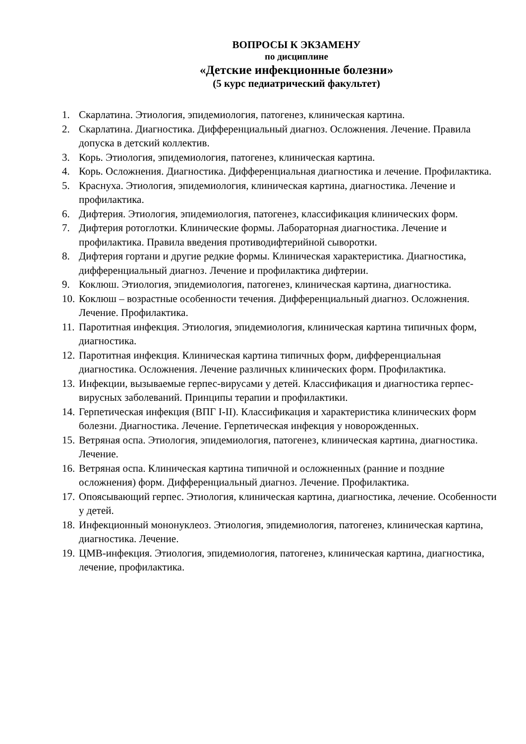ВОПРОСЫ К ЭКЗАМЕНУ
по дисциплине
«Детские инфекционные болезни»
(5 курс педиатрический факультет)
1. Скарлатина. Этиология, эпидемиология, патогенез, клиническая картина.
2. Скарлатина. Диагностика. Дифференциальный диагноз. Осложнения. Лечение. Правила допуска в детский коллектив.
3. Корь. Этиология, эпидемиология, патогенез, клиническая картина.
4. Корь. Осложнения. Диагностика. Дифференциальная диагностика и лечение. Профилактика.
5. Краснуха. Этиология, эпидемиология, клиническая картина, диагностика. Лечение и профилактика.
6. Дифтерия. Этиология, эпидемиология, патогенез, классификация клинических форм.
7. Дифтерия ротоглотки. Клинические формы. Лабораторная диагностика. Лечение и профилактика. Правила введения противодифтерийной сыворотки.
8. Дифтерия гортани и другие редкие формы. Клиническая характеристика. Диагностика, дифференциальный диагноз. Лечение и профилактика дифтерии.
9. Коклюш. Этиология, эпидемиология, патогенез, клиническая картина, диагностика.
10. Коклюш – возрастные особенности течения. Дифференциальный диагноз. Осложнения. Лечение. Профилактика.
11. Паротитная инфекция. Этиология, эпидемиология, клиническая картина типичных форм, диагностика.
12. Паротитная инфекция. Клиническая картина типичных форм, дифференциальная диагностика. Осложнения. Лечение различных клинических форм. Профилактика.
13. Инфекции, вызываемые герпес-вирусами у детей. Классификация и диагностика герпес-вирусных заболеваний. Принципы терапии и профилактики.
14. Герпетическая инфекция (ВПГ I-II). Классификация и характеристика клинических форм болезни. Диагностика. Лечение. Герпетическая инфекция у новорожденных.
15. Ветряная оспа. Этиология, эпидемиология, патогенез, клиническая картина, диагностика. Лечение.
16. Ветряная оспа. Клиническая картина типичной и осложненных (ранние и поздние осложнения) форм. Дифференциальный диагноз. Лечение. Профилактика.
17. Опоясывающий герпес. Этиология, клиническая картина, диагностика, лечение. Особенности у детей.
18. Инфекционный мононуклеоз. Этиология, эпидемиология, патогенез, клиническая картина, диагностика. Лечение.
19. ЦМВ-инфекция. Этиология, эпидемиология, патогенез, клиническая картина, диагностика, лечение, профилактика.